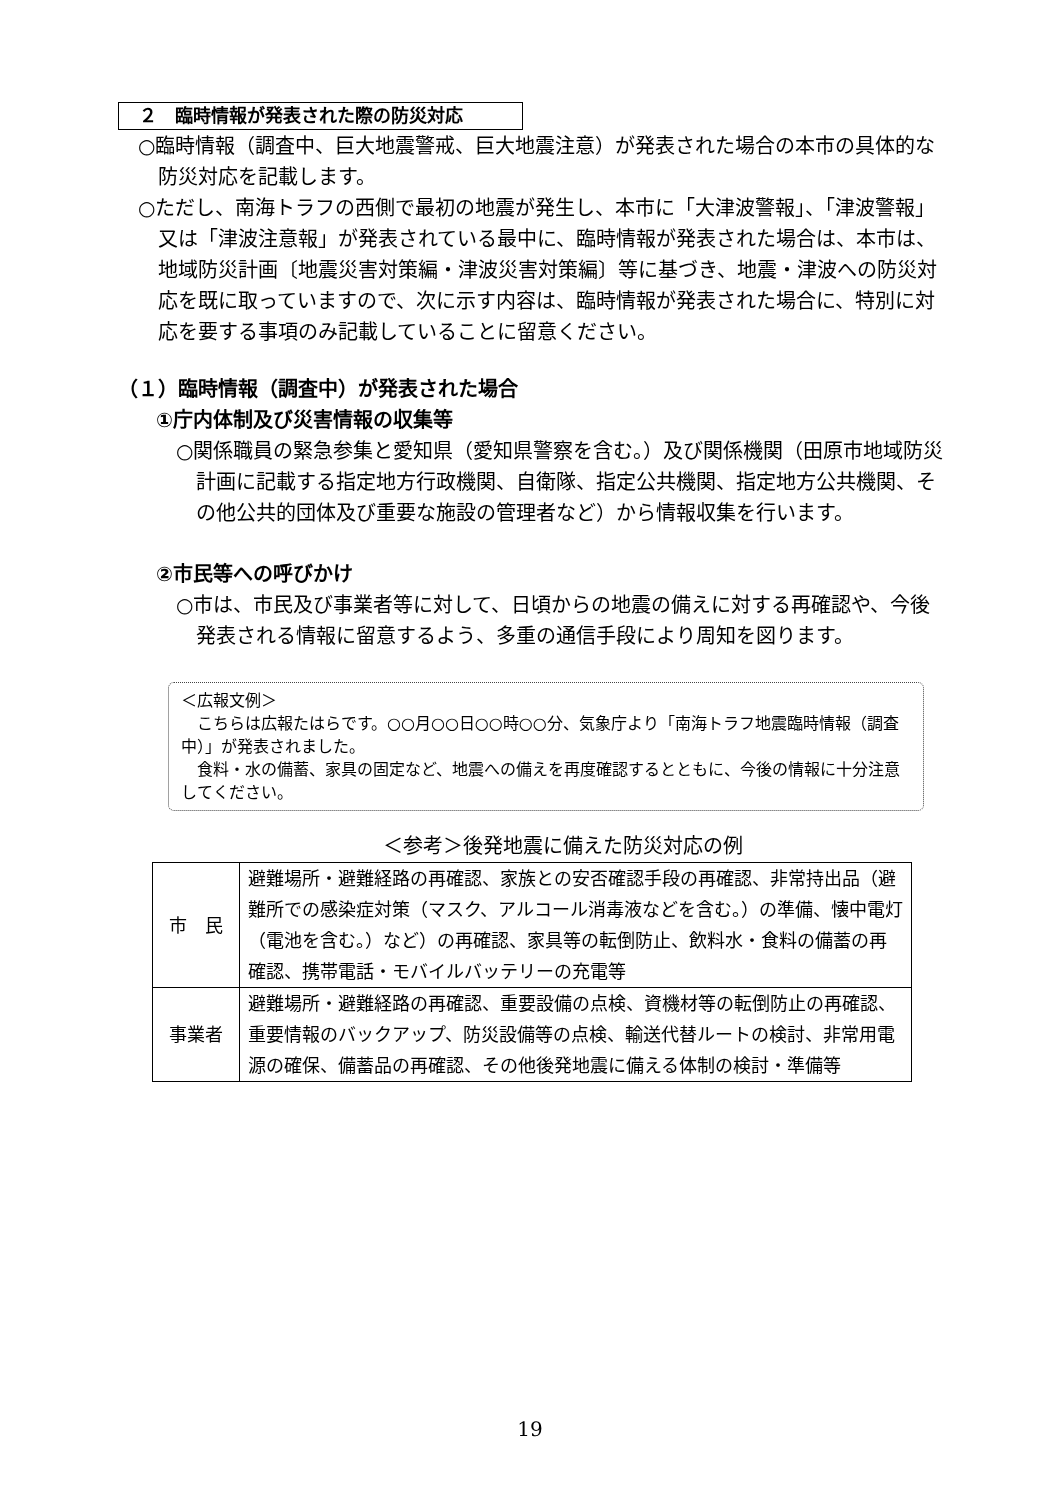２　臨時情報が発表された際の防災対応
○臨時情報（調査中、巨大地震警戒、巨大地震注意）が発表された場合の本市の具体的な防災対応を記載します。
○ただし、南海トラフの西側で最初の地震が発生し、本市に「大津波警報」、「津波警報」又は「津波注意報」が発表されている最中に、臨時情報が発表された場合は、本市は、地域防災計画〔地震災害対策編・津波災害対策編〕等に基づき、地震・津波への防災対応を既に取っていますので、次に示す内容は、臨時情報が発表された場合に、特別に対応を要する事項のみ記載していることに留意ください。
（１）臨時情報（調査中）が発表された場合
①庁内体制及び災害情報の収集等
○関係職員の緊急参集と愛知県（愛知県警察を含む。）及び関係機関（田原市地域防災計画に記載する指定地方行政機関、自衛隊、指定公共機関、指定地方公共機関、その他公共的団体及び重要な施設の管理者など）から情報収集を行います。
②市民等への呼びかけ
○市は、市民及び事業者等に対して、日頃からの地震の備えに対する再確認や、今後発表される情報に留意するよう、多重の通信手段により周知を図ります。
＜広報文例＞
　こちらは広報たはらです。○○月○○日○○時○○分、気象庁より「南海トラフ地震臨時情報（調査中）」が発表されました。
　食料・水の備蓄、家具の固定など、地震への備えを再度確認するとともに、今後の情報に十分注意してください。
＜参考＞後発地震に備えた防災対応の例
| 市 民 | 避難場所・避難経路の再確認、家族との安否確認手段の再確認、非常持出品（避難所での感染症対策（マスク、アルコール消毒液などを含む。）の準備、懐中電灯（電池を含む。）など）の再確認、家具等の転倒防止、飲料水・食料の備蓄の再確認、携帯電話・モバイルバッテリーの充電等 |
| 事業者 | 避難場所・避難経路の再確認、重要設備の点検、資機材等の転倒防止の再確認、重要情報のバックアップ、防災設備等の点検、輸送代替ルートの検討、非常用電源の確保、備蓄品の再確認、その他後発地震に備える体制の検討・準備等 |
19